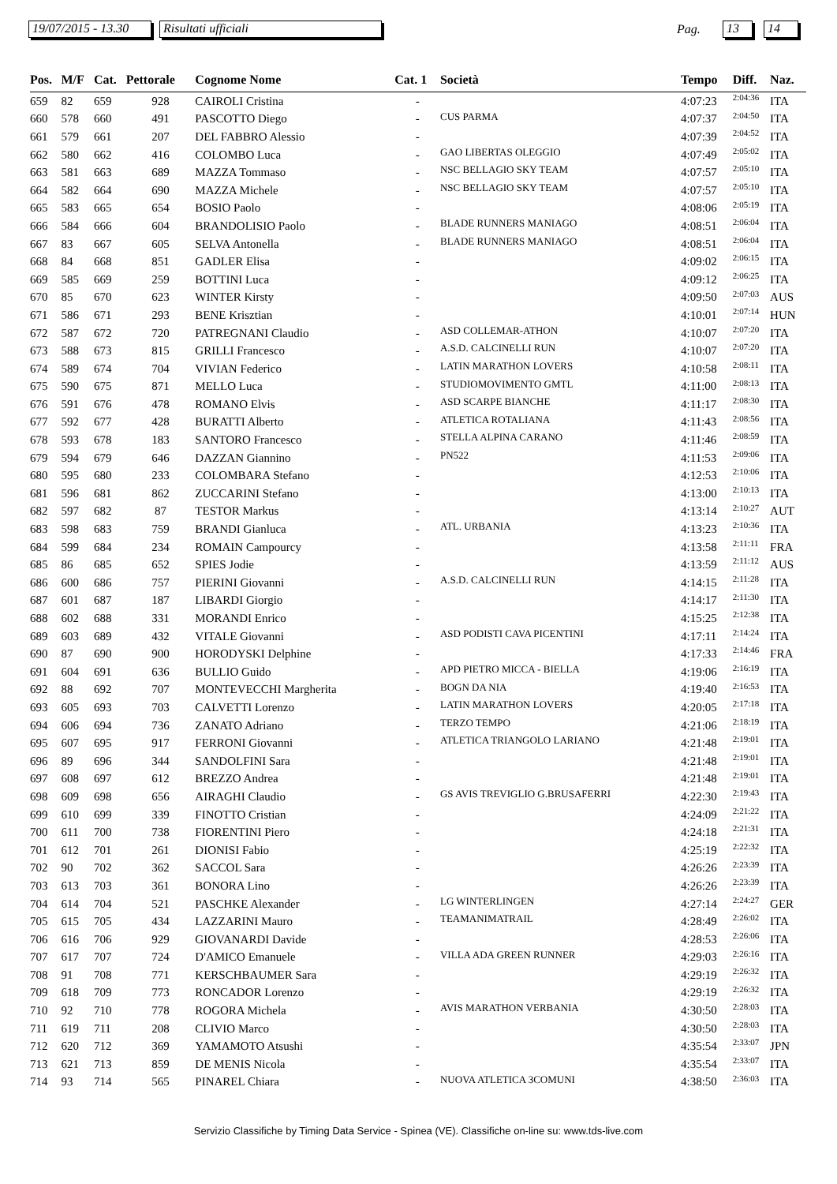19/07/2015 - 13.30
Risultati ufficiali Pag. 13 14
| Pos. | M/F | Cat. | Pettorale | Cognome Nome | Cat. 1 | Società | Tempo | Diff. | Naz. |
| --- | --- | --- | --- | --- | --- | --- | --- | --- | --- |
| 659 | 82 | 659 | 928 | CAIROLI Cristina | - | | 4:07:23 | 2:04:36 | ITA |
| 660 | 578 | 660 | 491 | PASCOTTO Diego | - | CUS PARMA | 4:07:37 | 2:04:50 | ITA |
| 661 | 579 | 661 | 207 | DEL FABBRO Alessio | - | | 4:07:39 | 2:04:52 | ITA |
| 662 | 580 | 662 | 416 | COLOMBO Luca | - | GAO LIBERTAS OLEGGIO | 4:07:49 | 2:05:02 | ITA |
| 663 | 581 | 663 | 689 | MAZZA Tommaso | - | NSC BELLAGIO SKY TEAM | 4:07:57 | 2:05:10 | ITA |
| 664 | 582 | 664 | 690 | MAZZA Michele | - | NSC BELLAGIO SKY TEAM | 4:07:57 | 2:05:10 | ITA |
| 665 | 583 | 665 | 654 | BOSIO Paolo | - | | 4:08:06 | 2:05:19 | ITA |
| 666 | 584 | 666 | 604 | BRANDOLISIO Paolo | - | BLADE RUNNERS MANIAGO | 4:08:51 | 2:06:04 | ITA |
| 667 | 83 | 667 | 605 | SELVA Antonella | - | BLADE RUNNERS MANIAGO | 4:08:51 | 2:06:04 | ITA |
| 668 | 84 | 668 | 851 | GADLER Elisa | - | | 4:09:02 | 2:06:15 | ITA |
| 669 | 585 | 669 | 259 | BOTTINI Luca | - | | 4:09:12 | 2:06:25 | ITA |
| 670 | 85 | 670 | 623 | WINTER Kirsty | - | | 4:09:50 | 2:07:03 | AUS |
| 671 | 586 | 671 | 293 | BENE Krisztian | - | | 4:10:01 | 2:07:14 | HUN |
| 672 | 587 | 672 | 720 | PATREGNANI Claudio | - | ASD COLLEMAR-ATHON | 4:10:07 | 2:07:20 | ITA |
| 673 | 588 | 673 | 815 | GRILLI Francesco | - | A.S.D. CALCINELLI RUN | 4:10:07 | 2:07:20 | ITA |
| 674 | 589 | 674 | 704 | VIVIAN Federico | - | LATIN MARATHON LOVERS | 4:10:58 | 2:08:11 | ITA |
| 675 | 590 | 675 | 871 | MELLO Luca | - | STUDIOMOVIMENTO GMTL | 4:11:00 | 2:08:13 | ITA |
| 676 | 591 | 676 | 478 | ROMANO Elvis | - | ASD SCARPE BIANCHE | 4:11:17 | 2:08:30 | ITA |
| 677 | 592 | 677 | 428 | BURATTI Alberto | - | ATLETICA ROTALIANA | 4:11:43 | 2:08:56 | ITA |
| 678 | 593 | 678 | 183 | SANTORO Francesco | - | STELLA ALPINA CARANO | 4:11:46 | 2:08:59 | ITA |
| 679 | 594 | 679 | 646 | DAZZAN Giannino | - | PN522 | 4:11:53 | 2:09:06 | ITA |
| 680 | 595 | 680 | 233 | COLOMBARA Stefano | - | | 4:12:53 | 2:10:06 | ITA |
| 681 | 596 | 681 | 862 | ZUCCARINI Stefano | - | | 4:13:00 | 2:10:13 | ITA |
| 682 | 597 | 682 | 87 | TESTOR Markus | - | | 4:13:14 | 2:10:27 | AUT |
| 683 | 598 | 683 | 759 | BRANDI Gianluca | - | ATL. URBANIA | 4:13:23 | 2:10:36 | ITA |
| 684 | 599 | 684 | 234 | ROMAIN Campourcy | - | | 4:13:58 | 2:11:11 | FRA |
| 685 | 86 | 685 | 652 | SPIES Jodie | - | | 4:13:59 | 2:11:12 | AUS |
| 686 | 600 | 686 | 757 | PIERINI Giovanni | - | A.S.D. CALCINELLI RUN | 4:14:15 | 2:11:28 | ITA |
| 687 | 601 | 687 | 187 | LIBARDI Giorgio | - | | 4:14:17 | 2:11:30 | ITA |
| 688 | 602 | 688 | 331 | MORANDI Enrico | - | | 4:15:25 | 2:12:38 | ITA |
| 689 | 603 | 689 | 432 | VITALE Giovanni | - | ASD PODISTI CAVA PICENTINI | 4:17:11 | 2:14:24 | ITA |
| 690 | 87 | 690 | 900 | HORODYSKI Delphine | - | | 4:17:33 | 2:14:46 | FRA |
| 691 | 604 | 691 | 636 | BULLIO Guido | - | APD PIETRO MICCA - BIELLA | 4:19:06 | 2:16:19 | ITA |
| 692 | 88 | 692 | 707 | MONTEVECCHI Margherita | - | BOGN DA NIA | 4:19:40 | 2:16:53 | ITA |
| 693 | 605 | 693 | 703 | CALVETTI Lorenzo | - | LATIN MARATHON LOVERS | 4:20:05 | 2:17:18 | ITA |
| 694 | 606 | 694 | 736 | ZANATO Adriano | - | TERZO TEMPO | 4:21:06 | 2:18:19 | ITA |
| 695 | 607 | 695 | 917 | FERRONI Giovanni | - | ATLETICA TRIANGOLO LARIANO | 4:21:48 | 2:19:01 | ITA |
| 696 | 89 | 696 | 344 | SANDOLFINI Sara | - | | 4:21:48 | 2:19:01 | ITA |
| 697 | 608 | 697 | 612 | BREZZO Andrea | - | | 4:21:48 | 2:19:01 | ITA |
| 698 | 609 | 698 | 656 | AIRAGHI Claudio | - | GS AVIS TREVIGLIO G.BRUSAFERRI | 4:22:30 | 2:19:43 | ITA |
| 699 | 610 | 699 | 339 | FINOTTO Cristian | - | | 4:24:09 | 2:21:22 | ITA |
| 700 | 611 | 700 | 738 | FIORENTINI Piero | - | | 4:24:18 | 2:21:31 | ITA |
| 701 | 612 | 701 | 261 | DIONISI Fabio | - | | 4:25:19 | 2:22:32 | ITA |
| 702 | 90 | 702 | 362 | SACCOL Sara | - | | 4:26:26 | 2:23:39 | ITA |
| 703 | 613 | 703 | 361 | BONORA Lino | - | | 4:26:26 | 2:23:39 | ITA |
| 704 | 614 | 704 | 521 | PASCHKE Alexander | - | LG WINTERLINGEN | 4:27:14 | 2:24:27 | GER |
| 705 | 615 | 705 | 434 | LAZZARINI Mauro | - | TEAMANIMATRAIL | 4:28:49 | 2:26:02 | ITA |
| 706 | 616 | 706 | 929 | GIOVANARDI Davide | - | | 4:28:53 | 2:26:06 | ITA |
| 707 | 617 | 707 | 724 | D'AMICO Emanuele | - | VILLA ADA GREEN RUNNER | 4:29:03 | 2:26:16 | ITA |
| 708 | 91 | 708 | 771 | KERSCHBAUMER Sara | - | | 4:29:19 | 2:26:32 | ITA |
| 709 | 618 | 709 | 773 | RONCADOR Lorenzo | - | | 4:29:19 | 2:26:32 | ITA |
| 710 | 92 | 710 | 778 | ROGORA Michela | - | AVIS MARATHON VERBANIA | 4:30:50 | 2:28:03 | ITA |
| 711 | 619 | 711 | 208 | CLIVIO Marco | - | | 4:30:50 | 2:28:03 | ITA |
| 712 | 620 | 712 | 369 | YAMAMOTO Atsushi | - | | 4:35:54 | 2:33:07 | JPN |
| 713 | 621 | 713 | 859 | DE MENIS Nicola | - | | 4:35:54 | 2:33:07 | ITA |
| 714 | 93 | 714 | 565 | PINAREL Chiara | - | NUOVA ATLETICA 3COMUNI | 4:38:50 | 2:36:03 | ITA |
Servizio Classifiche by Timing Data Service - Spinea (VE). Classifiche on-line su: www.tds-live.com